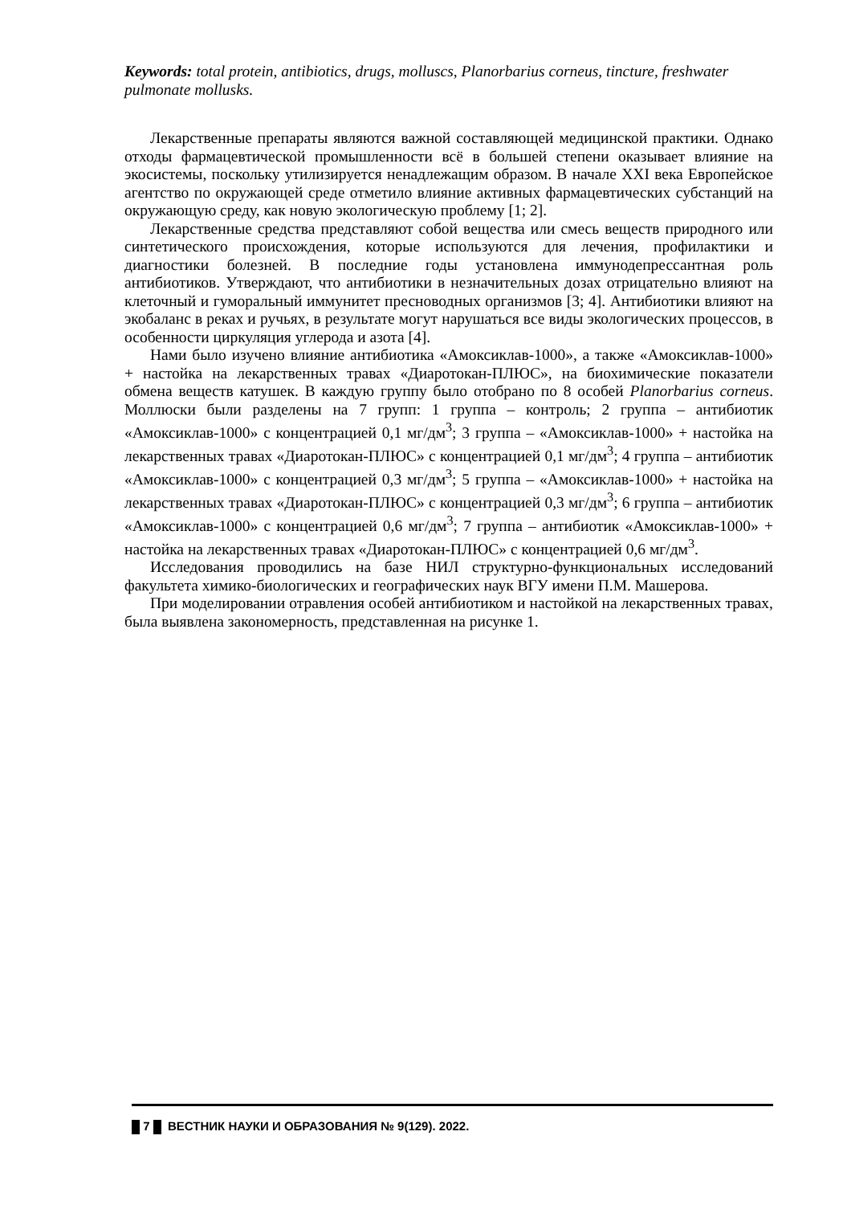Keywords: total protein, antibiotics, drugs, molluscs, Planorbarius corneus, tincture, freshwater pulmonate mollusks.
Лекарственные препараты являются важной составляющей медицинской практики. Однако отходы фармацевтической промышленности всё в большей степени оказывает влияние на экосистемы, поскольку утилизируется ненадлежащим образом. В начале XXI века Европейское агентство по окружающей среде отметило влияние активных фармацевтических субстанций на окружающую среду, как новую экологическую проблему [1; 2].
Лекарственные средства представляют собой вещества или смесь веществ природного или синтетического происхождения, которые используются для лечения, профилактики и диагностики болезней. В последние годы установлена иммунодепрессантная роль антибиотиков. Утверждают, что антибиотики в незначительных дозах отрицательно влияют на клеточный и гуморальный иммунитет пресноводных организмов [3; 4]. Антибиотики влияют на экобаланс в реках и ручьях, в результате могут нарушаться все виды экологических процессов, в особенности циркуляция углерода и азота [4].
Нами было изучено влияние антибиотика «Амоксиклав-1000», а также «Амоксиклав-1000» + настойка на лекарственных травах «Диаротокан-ПЛЮС», на биохимические показатели обмена веществ катушек. В каждую группу было отобрано по 8 особей Planorbarius corneus. Моллюски были разделены на 7 групп: 1 группа – контроль; 2 группа – антибиотик «Амоксиклав-1000» с концентрацией 0,1 мг/дм<sup>3</sup>; 3 группа – «Амоксиклав-1000» + настойка на лекарственных травах «Диаротокан-ПЛЮС» с концентрацией 0,1 мг/дм<sup>3</sup>; 4 группа – антибиотик «Амоксиклав-1000» с концентрацией 0,3 мг/дм<sup>3</sup>; 5 группа – «Амоксиклав-1000» + настойка на лекарственных травах «Диаротокан-ПЛЮС» с концентрацией 0,3 мг/дм<sup>3</sup>; 6 группа – антибиотик «Амоксиклав-1000» с концентрацией 0,6 мг/дм<sup>3</sup>; 7 группа – антибиотик «Амоксиклав-1000» + настойка на лекарственных травах «Диаротокан-ПЛЮС» с концентрацией 0,6 мг/дм<sup>3</sup>.
Исследования проводились на базе НИЛ структурно-функциональных исследований факультета химико-биологических и географических наук ВГУ имени П.М. Машерова.
При моделировании отравления особей антибиотиком и настойкой на лекарственных травах, была выявлена закономерность, представленная на рисунке 1.
7 ВЕСТНИК НАУКИ И ОБРАЗОВАНИЯ № 9(129). 2022.